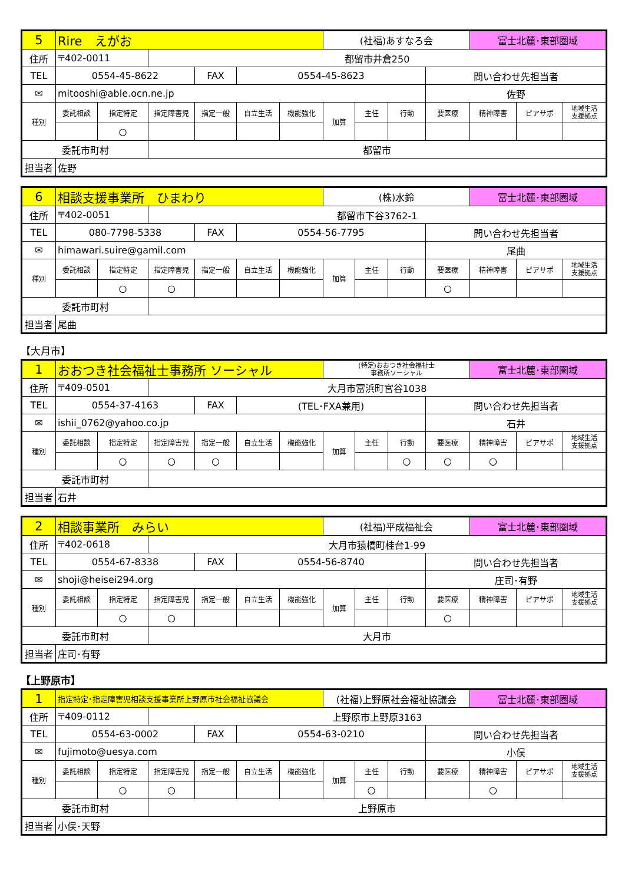| 5 | Rire えがお | | | | | | (社福)あすなろ会 | | | | 富士北麓･東部圏域 | | |
| 住所 | 〒402-0011 | | 都留市井倉250 | | | | | | | | | | |
| TEL | 0554-45-8622 | | | FAX | 0554-45-8623 | | | | | 問い合わせ先担当者 | | | |
| ✉ | mitooshi@able.ocn.ne.jp | | | | | | | | | 佐野 | | | |
| 種別 | 委託相談 | 指定特定 | 指定障害児 | 指定一般 | 自立生活 | 機能強化 | 加算 | 主任 | 行動 | 要医療 | 精神障害 | ピアサポ | 地域生活 支援拠点 |
| | | ○ | | | | | | | | | | | |
| 委託市町村 | | | 都留市 | | | | | | | | | | |
| 担当者 | 佐野 | | | | | | | | | | | | |
| 6 | 相談支援事業所 ひまわり | | | | | | (株)水鈴 | | | | 富士北麓･東部圏域 | | |
| 住所 | 〒402-0051 | | 都留市下谷3762-1 | | | | | | | | | | |
| TEL | 080-7798-5338 | | | FAX | 0554-56-7795 | | | | | 問い合わせ先担当者 | | | |
| ✉ | himawari.suire@gamil.com | | | | | | | | | 尾曲 | | | |
| 種別 | 委託相談 | 指定特定 | 指定障害児 | 指定一般 | 自立生活 | 機能強化 | 加算 | 主任 | 行動 | 要医療 | 精神障害 | ピアサポ | 地域生活 支援拠点 |
| | | ○ | ○ | | | | | | | ○ | | | |
| 委託市町村 | | | | | | | | | | | | | |
| 担当者 | 尾曲 | | | | | | | | | | | | |
【大月市】
| 1 | おおつき社会福祉士事務所 ソーシャル | | | | | | (特定)おおつき社会福祉士 事務所ソーシャル | | | | 富士北麓･東部圏域 | | |
| 住所 | 〒409-0501 | | 大月市富浜町宮谷1038 | | | | | | | | | | |
| TEL | 0554-37-4163 | | | FAX | (TEL･FXA兼用) | | | | | 問い合わせ先担当者 | | | |
| ✉ | ishii_0762@yahoo.co.jp | | | | | | | | | 石井 | | | |
| 種別 | 委託相談 | 指定特定 | 指定障害児 | 指定一般 | 自立生活 | 機能強化 | 加算 | 主任 | 行動 | 要医療 | 精神障害 | ピアサポ | 地域生活 支援拠点 |
| | | ○ | ○ | ○ | | | | | ○ | ○ | ○ | | |
| 委託市町村 | | | | | | | | | | | | | |
| 担当者 | 石井 | | | | | | | | | | | | |
| 2 | 相談事業所 みらい | | | | | | (社福)平成福祉会 | | | | 富士北麓･東部圏域 | | |
| 住所 | 〒402-0618 | | 大月市猿橋町桂台1-99 | | | | | | | | | | |
| TEL | 0554-67-8338 | | | FAX | 0554-56-8740 | | | | | 問い合わせ先担当者 | | | |
| ✉ | shoji@heisei294.org | | | | | | | | | 庄司･有野 | | | |
| 種別 | 委託相談 | 指定特定 | 指定障害児 | 指定一般 | 自立生活 | 機能強化 | 加算 | 主任 | 行動 | 要医療 | 精神障害 | ピアサポ | 地域生活 支援拠点 |
| | | ○ | ○ | | | | | | | ○ | | | |
| 委託市町村 | | | 大月市 | | | | | | | | | | |
| 担当者 | 庄司･有野 | | | | | | | | | | | | |
【上野原市】
| 1 | 指定特定･指定障害児相談支援事業所上野原市社会福祉協議会 | | | | | | (社福)上野原社会福祉協議会 | | | | 富士北麓･東部圏域 | | |
| 住所 | 〒409-0112 | | 上野原市上野原3163 | | | | | | | | | | |
| TEL | 0554-63-0002 | | | FAX | 0554-63-0210 | | | | | 問い合わせ先担当者 | | | |
| ✉ | fujimoto@uesya.com | | | | | | | | | 小俣 | | | |
| 種別 | 委託相談 | 指定特定 | 指定障害児 | 指定一般 | 自立生活 | 機能強化 | 加算 | 主任 | 行動 | 要医療 | 精神障害 | ピアサポ | 地域生活 支援拠点 |
| | | ○ | ○ | | | | | ○ | | | ○ | | |
| 委託市町村 | | | 上野原市 | | | | | | | | | | |
| 担当者 | 小俣･天野 | | | | | | | | | | | | |